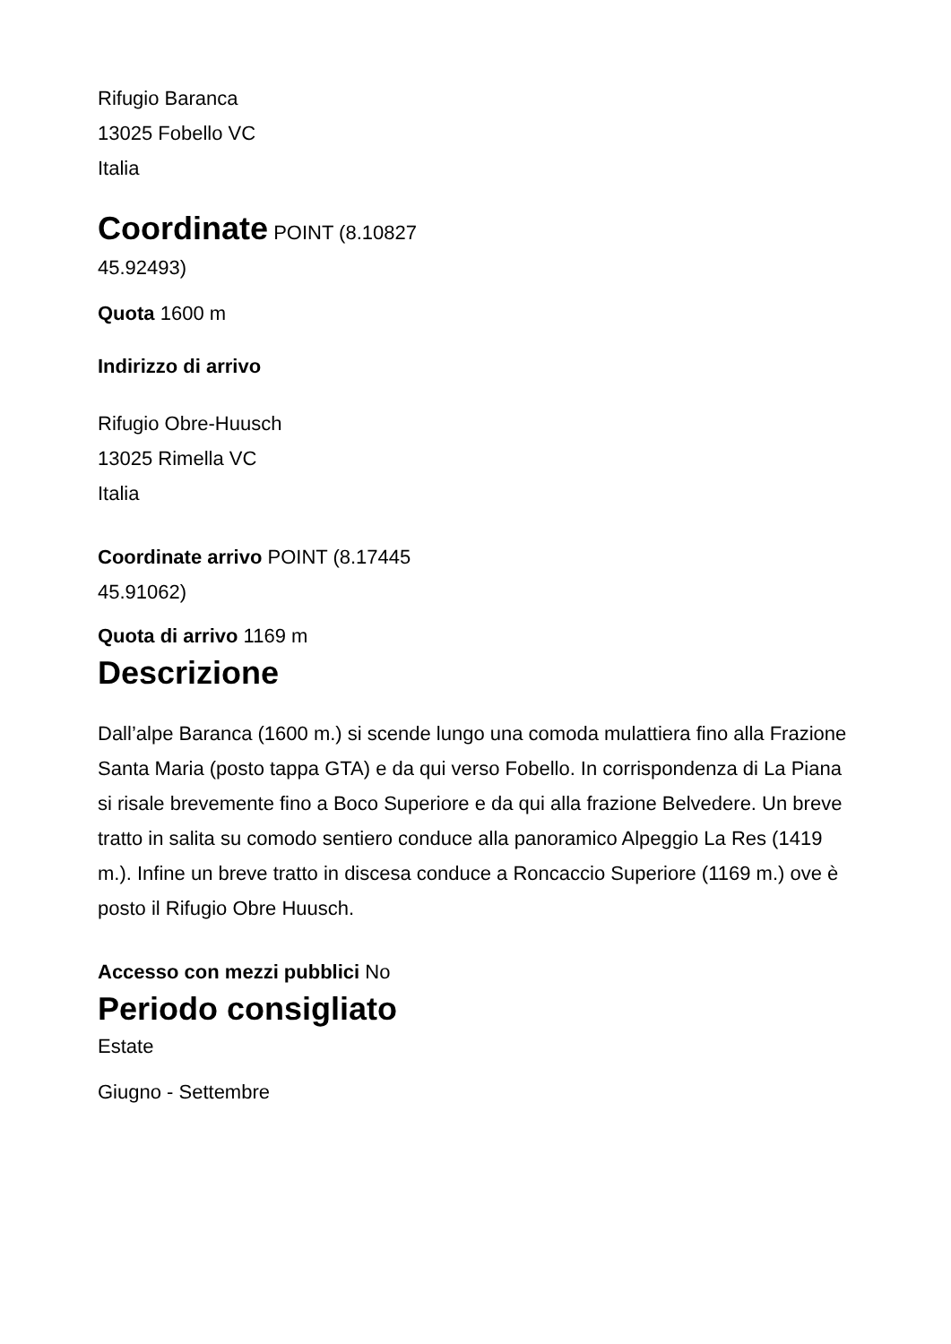Rifugio Baranca
13025 Fobello VC
Italia
Coordinate POINT (8.10827
45.92493)
Quota 1600 m
Indirizzo di arrivo
Rifugio Obre-Huusch
13025 Rimella VC
Italia
Coordinate arrivo POINT (8.17445
45.91062)
Quota di arrivo 1169 m
Descrizione
Dall’alpe Baranca (1600 m.) si scende lungo una comoda mulattiera fino alla Frazione Santa Maria (posto tappa GTA) e da qui verso Fobello. In corrispondenza di La Piana si risale brevemente fino a Boco Superiore e da qui alla frazione Belvedere. Un breve tratto in salita su comodo sentiero conduce alla panoramico Alpeggio La Res (1419 m.). Infine un breve tratto in discesa conduce a Roncaccio Superiore (1169 m.) ove è posto il Rifugio Obre Huusch.
Accesso con mezzi pubblici No
Periodo consigliato
Estate
Giugno - Settembre